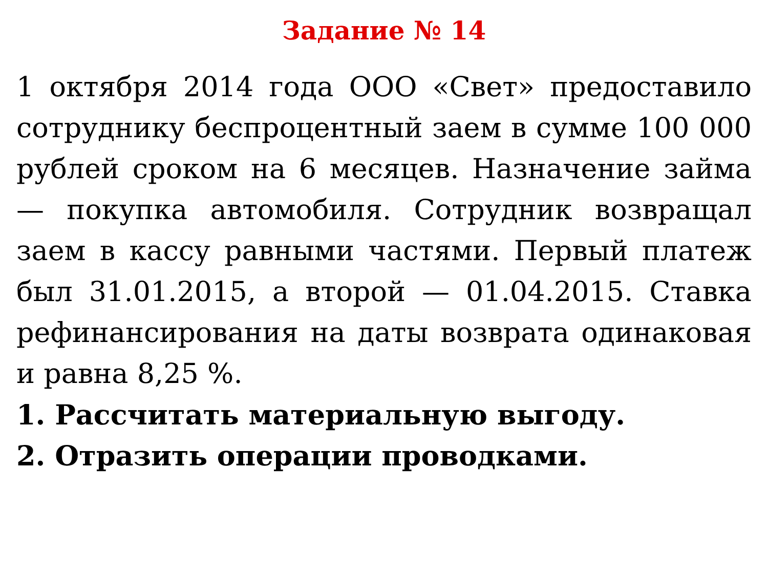Задание № 14
1 октября 2014 года ООО «Свет» предоставило сотруднику беспроцентный заем в сумме 100 000 рублей сроком на 6 месяцев. Назначение займа — покупка автомобиля. Сотрудник возвращал заем в кассу равными частями. Первый платеж был 31.01.2015, а второй — 01.04.2015. Ставка рефинансирования на даты возврата одинаковая и равна 8,25 %.
1. Рассчитать материальную выгоду.
2. Отразить операции проводками.